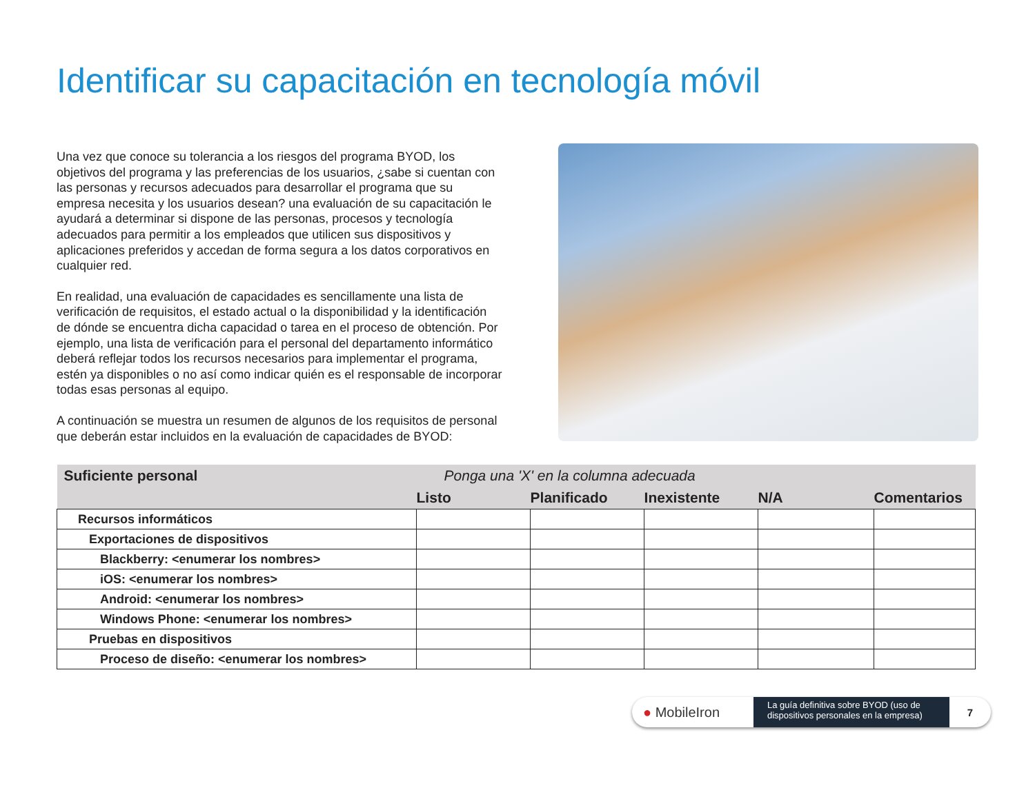Identificar su capacitación en tecnología móvil
Una vez que conoce su tolerancia a los riesgos del programa BYOD, los objetivos del programa y las preferencias de los usuarios, ¿sabe si cuentan con las personas y recursos adecuados para desarrollar el programa que su empresa necesita y los usuarios desean? una evaluación de su capacitación le ayudará a determinar si dispone de las personas, procesos y tecnología adecuados para permitir a los empleados que utilicen sus dispositivos y aplicaciones preferidos y accedan de forma segura a los datos corporativos en cualquier red.
En realidad, una evaluación de capacidades es sencillamente una lista de verificación de requisitos, el estado actual o la disponibilidad y la identificación de dónde se encuentra dicha capacidad o tarea en el proceso de obtención. Por ejemplo, una lista de verificación para el personal del departamento informático deberá reflejar todos los recursos necesarios para implementar el programa, estén ya disponibles o no así como indicar quién es el responsable de incorporar todas esas personas al equipo.
A continuación se muestra un resumen de algunos de los requisitos de personal que deberán estar incluidos en la evaluación de capacidades de BYOD:
| Suficiente personal | Ponga una 'X' en la columna adecuada | | | | |
| --- | --- | --- | --- | --- | --- |
| | Listo | Planificado | Inexistente | N/A | Comentarios |
| Recursos informáticos | | | | | |
| Exportaciones de dispositivos | | | | | |
| Blackberry: <enumerar los nombres> | | | | | |
| iOS: <enumerar los nombres> | | | | | |
| Android: <enumerar los nombres> | | | | | |
| Windows Phone: <enumerar los nombres> | | | | | |
| Pruebas en dispositivos | | | | | |
| Proceso de diseño: <enumerar los nombres> | | | | | |
● MobileIron
La guía definitiva sobre BYOD (uso de dispositivos personales en la empresa)
7